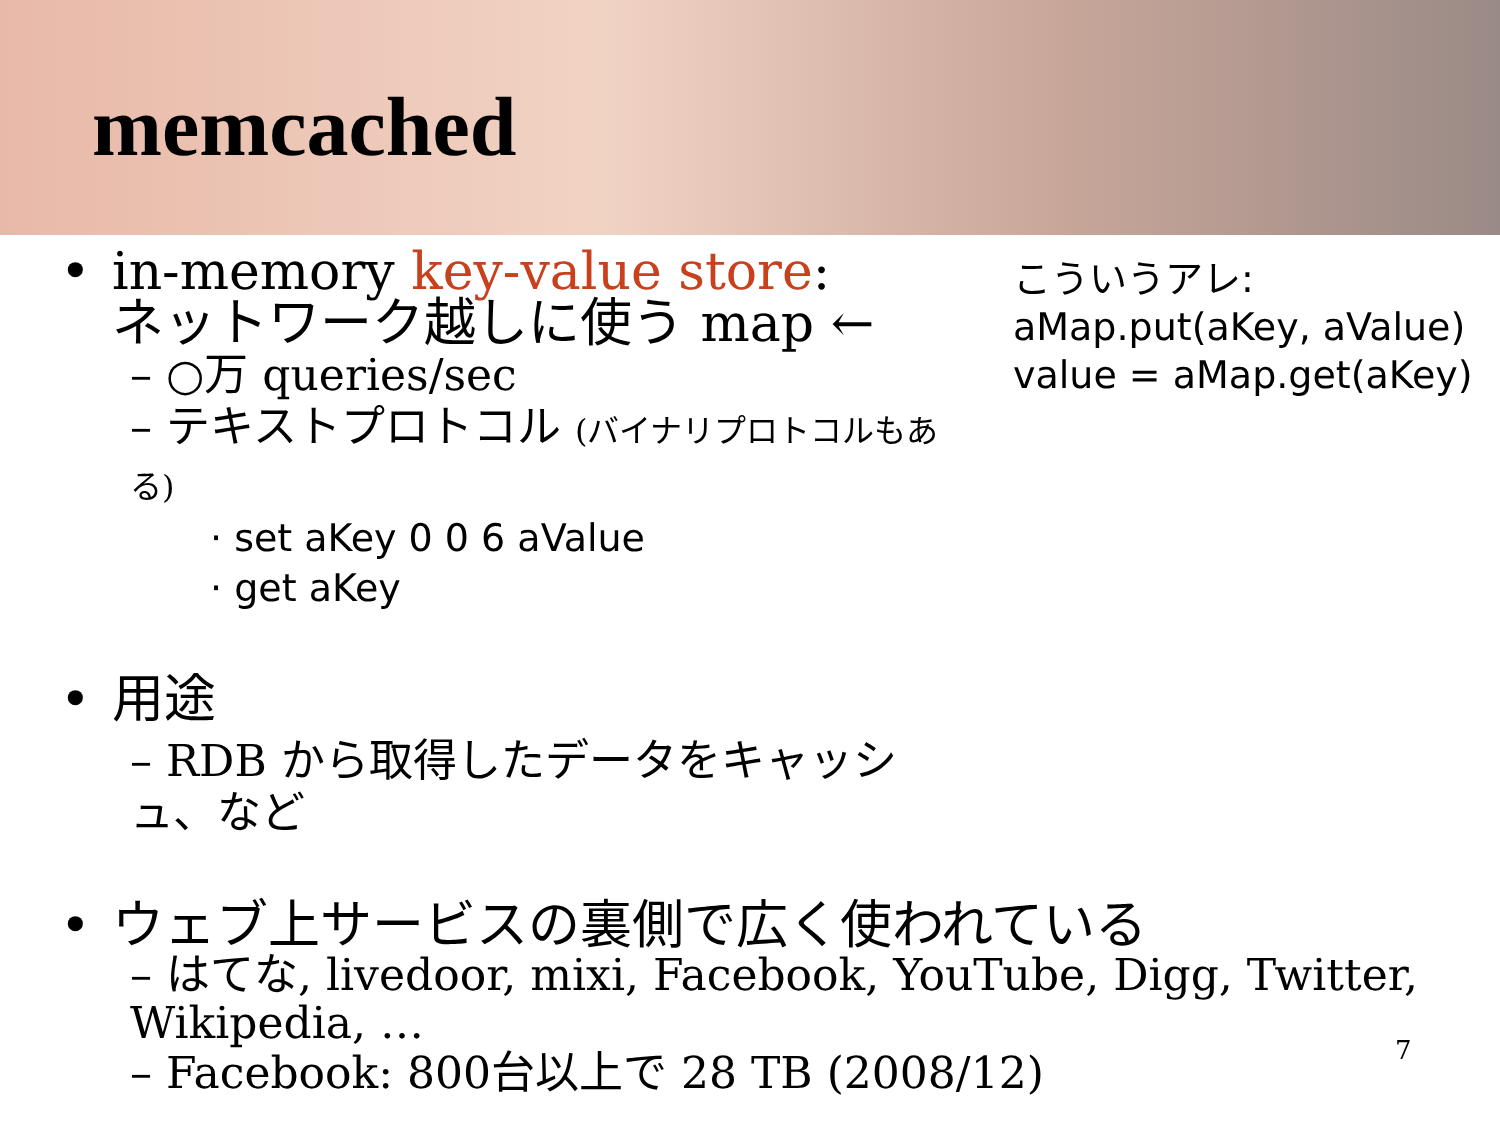memcached
• in-memory key-value store:
ネットワーク越しに使う map ←
– ○万 queries/sec
– テキストプロトコル (バイナリプロトコルもある)
· set aKey 0 0 6 aValue
· get aKey
• 用途
– RDB から取得したデータをキャッシュ、など
• ウェブ上サービスの裏側で広く使われている
– はてな, livedoor, mixi, Facebook, YouTube, Digg, Twitter, Wikipedia, …
– Facebook: 800台以上で 28 TB (2008/12)
こういうアレ:
aMap.put(aKey, aValue)
value = aMap.get(aKey)
7